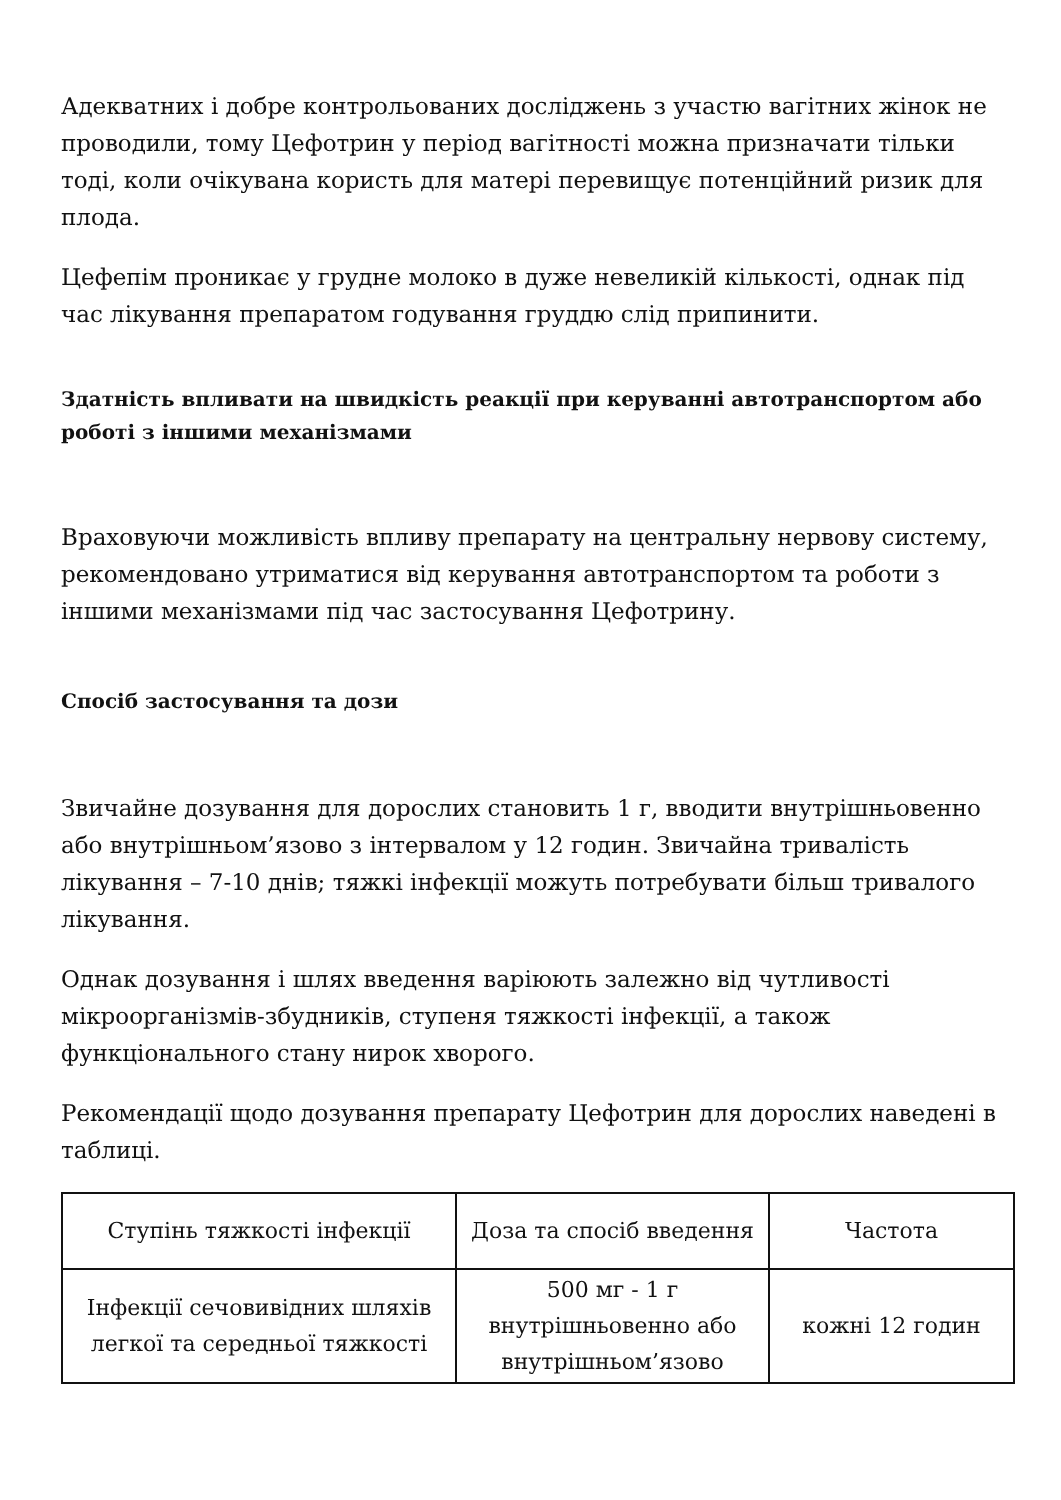Адекватних і добре контрольованих досліджень з участю вагітних жінок не проводили, тому Цефотрин у період вагітності можна призначати тільки тоді, коли очікувана користь для матері перевищує потенційний ризик для плода.
Цефепім проникає у грудне молоко в дуже невеликій кількості, однак під час лікування препаратом годування груддю слід припинити.
Здатність впливати на швидкість реакції при керуванні автотранспортом або роботі з іншими механізмами
Враховуючи можливість впливу препарату на центральну нервову систему, рекомендовано утриматися від керування автотранспортом та роботи з іншими механізмами під час застосування Цефотрину.
Спосіб застосування та дози
Звичайне дозування для дорослих становить 1 г, вводити внутрішньовенно або внутрішньом’язово з інтервалом у 12 годин. Звичайна тривалість лікування – 7-10 днів; тяжкі інфекції можуть потребувати більш тривалого лікування.
Однак дозування і шлях введення варіюють залежно від чутливості мікроорганізмів-збудників, ступеня тяжкості інфекції, а також функціонального стану нирок хворого.
Рекомендації щодо дозування препарату Цефотрин для дорослих наведені в таблиці.
| Ступінь тяжкості інфекції | Доза та спосіб введення | Частота |
| Інфекції сечовивідних шляхів легкої та середньої тяжкості | 500 мг - 1 г внутрішньовенно або внутрішньом’язово | кожні 12 годин |